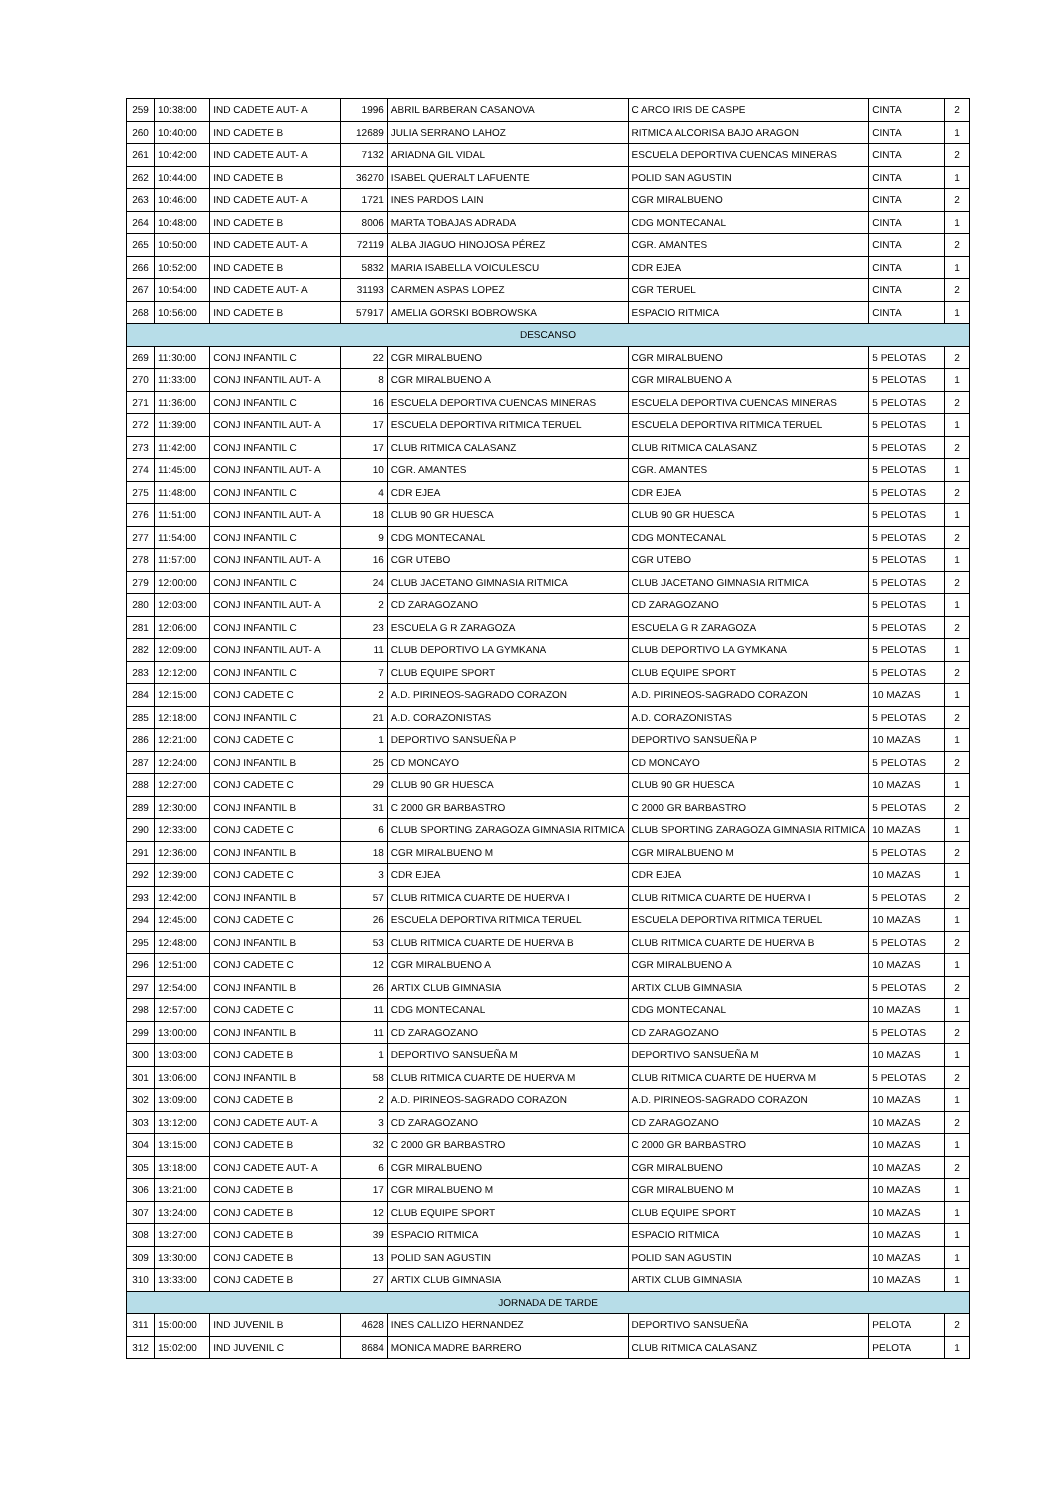| 259 | 10:38:00 | IND CADETE AUT- A | 1996 | ABRIL BARBERAN CASANOVA | C ARCO IRIS DE CASPE | CINTA | 2 |
| 260 | 10:40:00 | IND CADETE B | 12689 | JULIA SERRANO LAHOZ | RITMICA ALCORISA BAJO ARAGON | CINTA | 1 |
| 261 | 10:42:00 | IND CADETE AUT- A | 7132 | ARIADNA GIL VIDAL | ESCUELA DEPORTIVA CUENCAS MINERAS | CINTA | 2 |
| 262 | 10:44:00 | IND CADETE B | 36270 | ISABEL QUERALT LAFUENTE | POLID SAN AGUSTIN | CINTA | 1 |
| 263 | 10:46:00 | IND CADETE AUT- A | 1721 | INES PARDOS LAIN | CGR MIRALBUENO | CINTA | 2 |
| 264 | 10:48:00 | IND CADETE B | 8006 | MARTA TOBAJAS ADRADA | CDG MONTECANAL | CINTA | 1 |
| 265 | 10:50:00 | IND CADETE AUT- A | 72119 | ALBA JIAGUO HINOJOSA PÉREZ | CGR. AMANTES | CINTA | 2 |
| 266 | 10:52:00 | IND CADETE B | 5832 | MARIA ISABELLA VOICULESCU | CDR EJEA | CINTA | 1 |
| 267 | 10:54:00 | IND CADETE AUT- A | 31193 | CARMEN ASPAS LOPEZ | CGR TERUEL | CINTA | 2 |
| 268 | 10:56:00 | IND CADETE B | 57917 | AMELIA GORSKI BOBROWSKA | ESPACIO RITMICA | CINTA | 1 |
| DESCANSO | | | | | | | |
| 269 | 11:30:00 | CONJ INFANTIL C | 22 | CGR MIRALBUENO | CGR MIRALBUENO | 5 PELOTAS | 2 |
| 270 | 11:33:00 | CONJ INFANTIL AUT- A | 8 | CGR MIRALBUENO A | CGR MIRALBUENO A | 5 PELOTAS | 1 |
| 271 | 11:36:00 | CONJ INFANTIL C | 16 | ESCUELA DEPORTIVA CUENCAS MINERAS | ESCUELA DEPORTIVA CUENCAS MINERAS | 5 PELOTAS | 2 |
| 272 | 11:39:00 | CONJ INFANTIL AUT- A | 17 | ESCUELA DEPORTIVA RITMICA TERUEL | ESCUELA DEPORTIVA RITMICA TERUEL | 5 PELOTAS | 1 |
| 273 | 11:42:00 | CONJ INFANTIL C | 17 | CLUB RITMICA CALASANZ | CLUB RITMICA CALASANZ | 5 PELOTAS | 2 |
| 274 | 11:45:00 | CONJ INFANTIL AUT- A | 10 | CGR. AMANTES | CGR. AMANTES | 5 PELOTAS | 1 |
| 275 | 11:48:00 | CONJ INFANTIL C | 4 | CDR EJEA | CDR EJEA | 5 PELOTAS | 2 |
| 276 | 11:51:00 | CONJ INFANTIL AUT- A | 18 | CLUB 90 GR HUESCA | CLUB 90 GR HUESCA | 5 PELOTAS | 1 |
| 277 | 11:54:00 | CONJ INFANTIL C | 9 | CDG MONTECANAL | CDG MONTECANAL | 5 PELOTAS | 2 |
| 278 | 11:57:00 | CONJ INFANTIL AUT- A | 16 | CGR UTEBO | CGR UTEBO | 5 PELOTAS | 1 |
| 279 | 12:00:00 | CONJ INFANTIL C | 24 | CLUB JACETANO GIMNASIA RITMICA | CLUB JACETANO GIMNASIA RITMICA | 5 PELOTAS | 2 |
| 280 | 12:03:00 | CONJ INFANTIL AUT- A | 2 | CD ZARAGOZANO | CD ZARAGOZANO | 5 PELOTAS | 1 |
| 281 | 12:06:00 | CONJ INFANTIL C | 23 | ESCUELA G R ZARAGOZA | ESCUELA G R ZARAGOZA | 5 PELOTAS | 2 |
| 282 | 12:09:00 | CONJ INFANTIL AUT- A | 11 | CLUB DEPORTIVO LA GYMKANA | CLUB DEPORTIVO LA GYMKANA | 5 PELOTAS | 1 |
| 283 | 12:12:00 | CONJ INFANTIL C | 7 | CLUB EQUIPE SPORT | CLUB EQUIPE SPORT | 5 PELOTAS | 2 |
| 284 | 12:15:00 | CONJ CADETE C | 2 | A.D. PIRINEOS-SAGRADO CORAZON | A.D. PIRINEOS-SAGRADO CORAZON | 10 MAZAS | 1 |
| 285 | 12:18:00 | CONJ INFANTIL C | 21 | A.D. CORAZONISTAS | A.D. CORAZONISTAS | 5 PELOTAS | 2 |
| 286 | 12:21:00 | CONJ CADETE C | 1 | DEPORTIVO SANSUEÑA P | DEPORTIVO SANSUEÑA P | 10 MAZAS | 1 |
| 287 | 12:24:00 | CONJ INFANTIL B | 25 | CD MONCAYO | CD MONCAYO | 5 PELOTAS | 2 |
| 288 | 12:27:00 | CONJ CADETE C | 29 | CLUB 90 GR HUESCA | CLUB 90 GR HUESCA | 10 MAZAS | 1 |
| 289 | 12:30:00 | CONJ INFANTIL B | 31 | C 2000 GR BARBASTRO | C 2000 GR BARBASTRO | 5 PELOTAS | 2 |
| 290 | 12:33:00 | CONJ CADETE C | 6 | CLUB SPORTING ZARAGOZA GIMNASIA RITMICA | CLUB SPORTING ZARAGOZA GIMNASIA RITMICA | 10 MAZAS | 1 |
| 291 | 12:36:00 | CONJ INFANTIL B | 18 | CGR MIRALBUENO M | CGR MIRALBUENO M | 5 PELOTAS | 2 |
| 292 | 12:39:00 | CONJ CADETE C | 3 | CDR EJEA | CDR EJEA | 10 MAZAS | 1 |
| 293 | 12:42:00 | CONJ INFANTIL B | 57 | CLUB RITMICA CUARTE DE HUERVA I | CLUB RITMICA CUARTE DE HUERVA I | 5 PELOTAS | 2 |
| 294 | 12:45:00 | CONJ CADETE C | 26 | ESCUELA DEPORTIVA RITMICA TERUEL | ESCUELA DEPORTIVA RITMICA TERUEL | 10 MAZAS | 1 |
| 295 | 12:48:00 | CONJ INFANTIL B | 53 | CLUB RITMICA CUARTE DE HUERVA B | CLUB RITMICA CUARTE DE HUERVA B | 5 PELOTAS | 2 |
| 296 | 12:51:00 | CONJ CADETE C | 12 | CGR MIRALBUENO A | CGR MIRALBUENO A | 10 MAZAS | 1 |
| 297 | 12:54:00 | CONJ INFANTIL B | 26 | ARTIX CLUB GIMNASIA | ARTIX CLUB GIMNASIA | 5 PELOTAS | 2 |
| 298 | 12:57:00 | CONJ CADETE C | 11 | CDG MONTECANAL | CDG MONTECANAL | 10 MAZAS | 1 |
| 299 | 13:00:00 | CONJ INFANTIL B | 11 | CD ZARAGOZANO | CD ZARAGOZANO | 5 PELOTAS | 2 |
| 300 | 13:03:00 | CONJ CADETE B | 1 | DEPORTIVO SANSUEÑA M | DEPORTIVO SANSUEÑA M | 10 MAZAS | 1 |
| 301 | 13:06:00 | CONJ INFANTIL B | 58 | CLUB RITMICA CUARTE DE HUERVA M | CLUB RITMICA CUARTE DE HUERVA M | 5 PELOTAS | 2 |
| 302 | 13:09:00 | CONJ CADETE B | 2 | A.D. PIRINEOS-SAGRADO CORAZON | A.D. PIRINEOS-SAGRADO CORAZON | 10 MAZAS | 1 |
| 303 | 13:12:00 | CONJ CADETE AUT- A | 3 | CD ZARAGOZANO | CD ZARAGOZANO | 10 MAZAS | 2 |
| 304 | 13:15:00 | CONJ CADETE B | 32 | C 2000 GR BARBASTRO | C 2000 GR BARBASTRO | 10 MAZAS | 1 |
| 305 | 13:18:00 | CONJ CADETE AUT- A | 6 | CGR MIRALBUENO | CGR MIRALBUENO | 10 MAZAS | 2 |
| 306 | 13:21:00 | CONJ CADETE B | 17 | CGR MIRALBUENO M | CGR MIRALBUENO M | 10 MAZAS | 1 |
| 307 | 13:24:00 | CONJ CADETE B | 12 | CLUB EQUIPE SPORT | CLUB EQUIPE SPORT | 10 MAZAS | 1 |
| 308 | 13:27:00 | CONJ CADETE B | 39 | ESPACIO RITMICA | ESPACIO RITMICA | 10 MAZAS | 1 |
| 309 | 13:30:00 | CONJ CADETE B | 13 | POLID SAN AGUSTIN | POLID SAN AGUSTIN | 10 MAZAS | 1 |
| 310 | 13:33:00 | CONJ CADETE B | 27 | ARTIX CLUB GIMNASIA | ARTIX CLUB GIMNASIA | 10 MAZAS | 1 |
| JORNADA DE TARDE | | | | | | | |
| 311 | 15:00:00 | IND JUVENIL B | 4628 | INES CALLIZO HERNANDEZ | DEPORTIVO SANSUEÑA | PELOTA | 2 |
| 312 | 15:02:00 | IND JUVENIL C | 8684 | MONICA MADRE BARRERO | CLUB RITMICA CALASANZ | PELOTA | 1 |